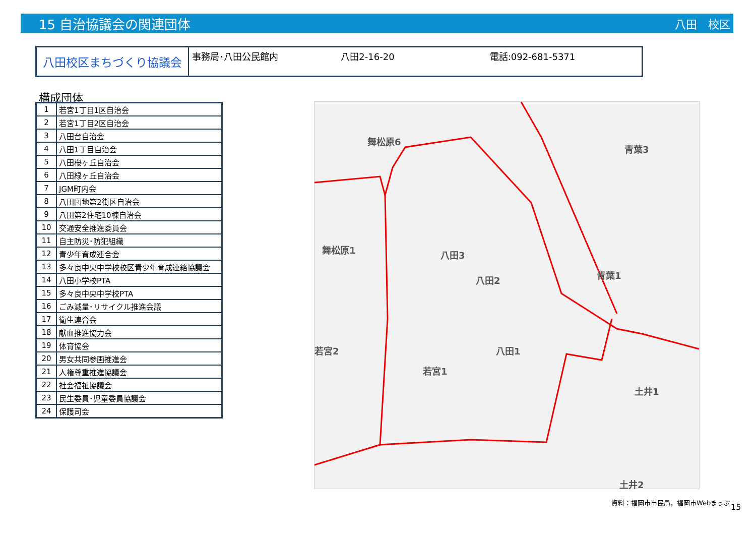15 自治協議会の関連団体
八田　校区
八田校区まちづくり協議会
事務局･八田公民館内 八田2-16-20 電話:092-681-5371
構成団体
| 1 | 若宮1丁目1区自治会 |
| 2 | 若宮1丁目2区自治会 |
| 3 | 八田台自治会 |
| 4 | 八田1丁目自治会 |
| 5 | 八田桜ヶ丘自治会 |
| 6 | 八田緑ヶ丘自治会 |
| 7 | JGM町内会 |
| 8 | 八田団地第2街区自治会 |
| 9 | 八田第2住宅10棟自治会 |
| 10 | 交通安全推進委員会 |
| 11 | 自主防災･防犯組織 |
| 12 | 青少年育成連合会 |
| 13 | 多々良中央中学校校区青少年育成連絡協議会 |
| 14 | 八田小学校PTA |
| 15 | 多々良中央中学校PTA |
| 16 | ごみ減量･リサイクル推進会議 |
| 17 | 衛生連合会 |
| 18 | 献血推進協力会 |
| 19 | 体育協会 |
| 20 | 男女共同参画推進会 |
| 21 | 人権尊重推進協議会 |
| 22 | 社会福祉協議会 |
| 23 | 民生委員･児童委員協議会 |
| 24 | 保護司会 |
舞松原6
青葉3
舞松原1 八田3
八田2 青葉1
八田1
若宮1
土井1
土井2
若宮2
資料：福岡市市民局，福岡市Webまっぷ
15